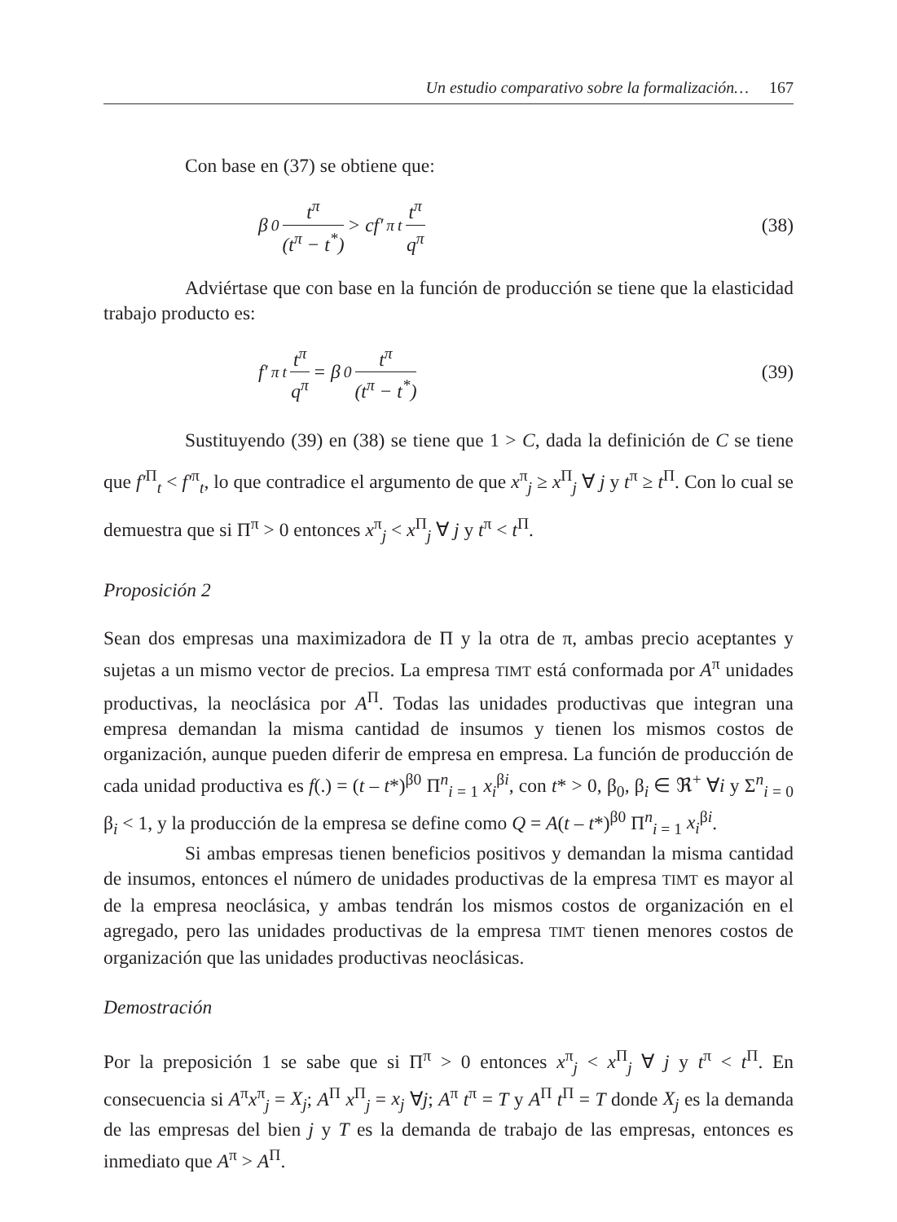Un estudio comparativo sobre la formalización… 167
Con base en (37) se obtiene que:
β<sub>0</sub> t<sup>π</sup> (t<sup>π</sup> − t<sup>*</sup>) > cf′<sup>π</sup><sub>t</sub> t<sup>π</sup> q<sup>π</sup> (38)
Adviértase que con base en la función de producción se tiene que la elasticidad trabajo producto es:
f′<sup>π</sup><sub>t</sub> t<sup>π</sup> q<sup>π</sup> = β<sub>0</sub> t<sup>π</sup> (t<sup>π</sup> − t<sup>*</sup>) (39)
Sustituyendo (39) en (38) se tiene que 1 > C, dada la definición de C se tiene que f′<sup>Π</sup><sub>t</sub> < f′<sup>π</sup><sub>t</sub>, lo que contradice el argumento de que x<sup>π</sup><sub>j</sub> ≥ x<sup>Π</sup><sub>j</sub> ∀ j y t<sup>π</sup> ≥ t<sup>Π</sup>. Con lo cual se demuestra que si Π<sup>π</sup> > 0 entonces x<sup>π</sup><sub>j</sub> < x<sup>Π</sup><sub>j</sub> ∀ j y t<sup>π</sup> < t<sup>Π</sup>.
Proposición 2
Sean dos empresas una maximizadora de Π y la otra de π, ambas precio aceptantes y sujetas a un mismo vector de precios. La empresa TIMT está conformada por A<sup>π</sup> unidades productivas, la neoclásica por A<sup>Π</sup>. Todas las unidades productivas que integran una empresa demandan la misma cantidad de insumos y tienen los mismos costos de organización, aunque pueden diferir de empresa en empresa. La función de producción de cada unidad productiva es f(.) = (t – t*)<sup>β0</sup> Π<sup>n</sup><sub>i = 1</sub> x<sub>i</sub><sup>βi</sup>, con t* > 0, β<sub>0</sub>, β<sub>i</sub> ∈ ℜ<sup>+</sup> ∀i y Σ<sup>n</sup><sub>i = 0</sub> β<sub>i</sub> < 1, y la producción de la empresa se define como Q = A(t – t*)<sup>β0</sup> Π<sup>n</sup><sub>i = 1</sub> x<sub>i</sub><sup>βi</sup>.
Si ambas empresas tienen beneficios positivos y demandan la misma cantidad de insumos, entonces el número de unidades productivas de la empresa TIMT es mayor al de la empresa neoclásica, y ambas tendrán los mismos costos de organización en el agregado, pero las unidades productivas de la empresa TIMT tienen menores costos de organización que las unidades productivas neoclásicas.
Demostración
Por la preposición 1 se sabe que si Π<sup>π</sup> > 0 entonces x<sup>π</sup><sub>j</sub> < x<sup>Π</sup><sub>j</sub> ∀ j y t<sup>π</sup> < t<sup>Π</sup>. En consecuencia si A<sup>π</sup>x<sup>π</sup><sub>j</sub> = X<sub>j</sub>; A<sup>Π</sup> x<sup>Π</sup><sub>j</sub> = x<sub>j</sub> ∀j; A<sup>π</sup> t<sup>π</sup> = T y A<sup>Π</sup> t<sup>Π</sup> = T donde X<sub>j</sub> es la demanda de las empresas del bien j y T es la demanda de trabajo de las empresas, entonces es inmediato que A<sup>π</sup> > A<sup>Π</sup>.